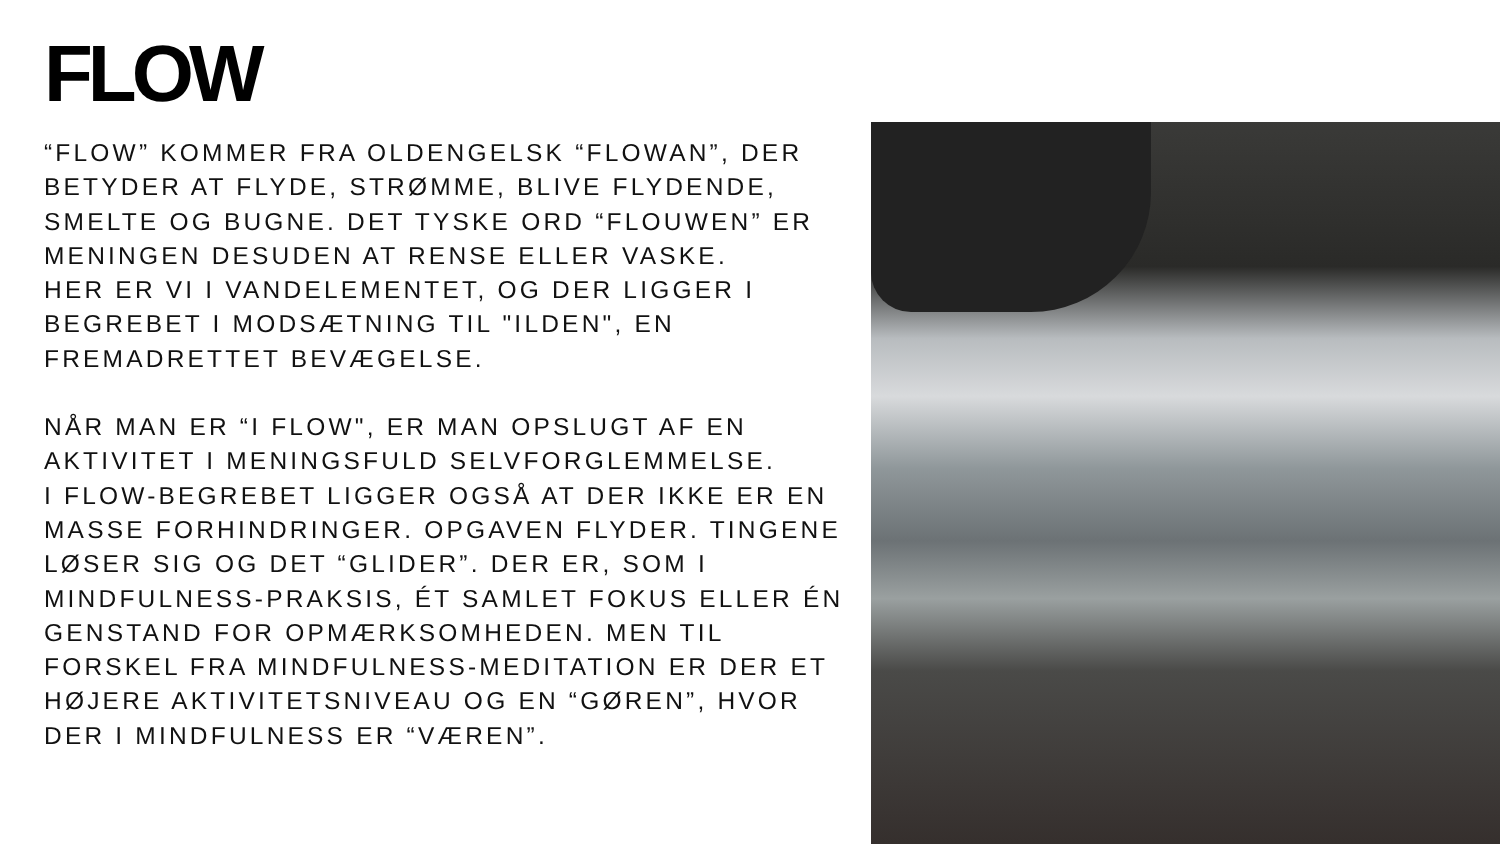FLOW
“FLOW” KOMMER FRA OLDENGELSK “FLOWAN”, DER BETYDER AT FLYDE, STRØMME, BLIVE FLYDENDE, SMELTE OG BUGNE. DET TYSKE ORD “FLOUWEN” ER MENINGEN DESUDEN AT RENSE ELLER VASKE.
HER ER VI I VANDELEMENTET, OG DER LIGGER I BEGREBET I MODSÆTNING TIL "ILDEN", EN FREMADRETTET BEVÆGELSE.
NÅR MAN ER “I FLOW", ER MAN OPSLUGT AF EN AKTIVITET I MENINGSFULD SELVFORGLEMMELSE.
I FLOW-BEGREBET LIGGER OGSÅ AT DER IKKE ER EN MASSE FORHINDRINGER. OPGAVEN FLYDER. TINGENE LØSER SIG OG DET “GLIDER”. DER ER, SOM I MINDFULNESS-PRAKSIS, ÉT SAMLET FOKUS ELLER ÉN GENSTAND FOR OPMÆRKSOMHEDEN. MEN TIL FORSKEL FRA MINDFULNESS-MEDITATION ER DER ET HØJERE AKTIVITETSNIVEAU OG EN “GØREN”, HVOR DER I MINDFULNESS ER “VÆREN”.